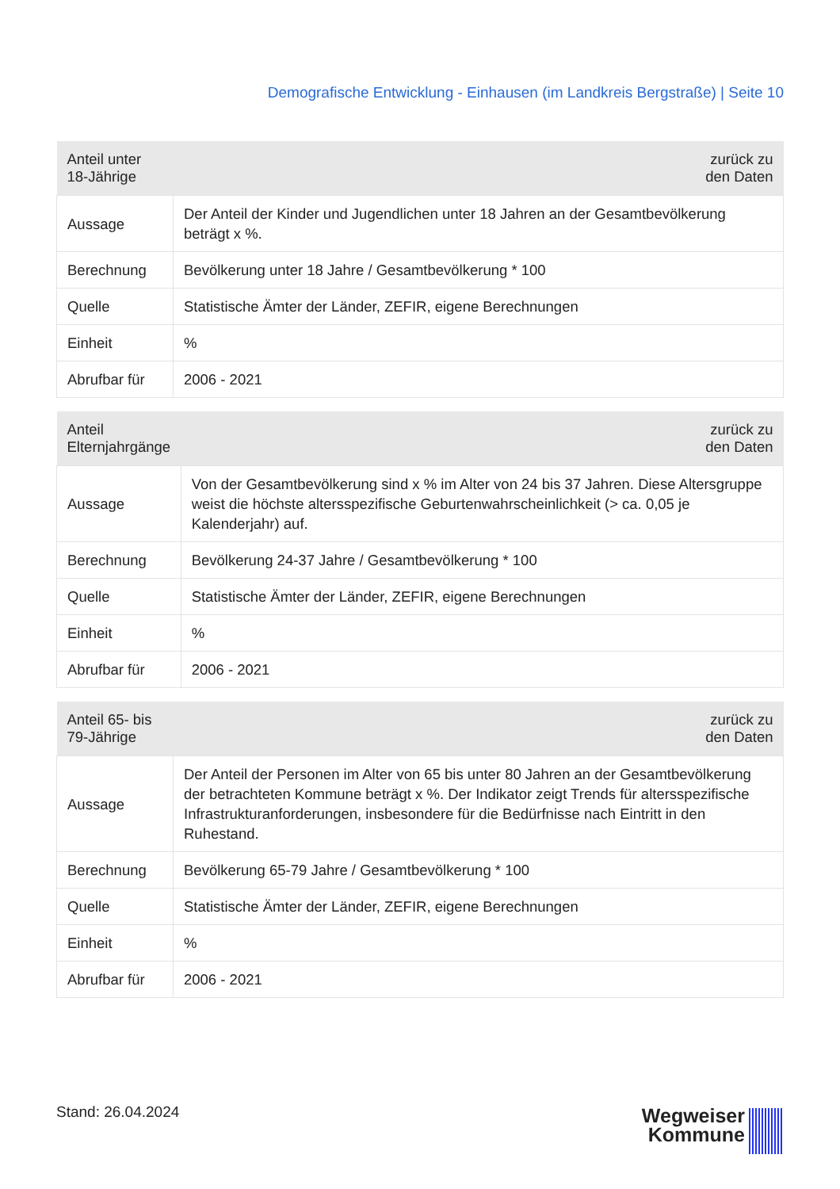Demografische Entwicklung - Einhausen (im Landkreis Bergstraße) | Seite 10
| Anteil unter 18-Jährige | zurück zu den Daten |
| --- | --- |
| Aussage | Der Anteil der Kinder und Jugendlichen unter 18 Jahren an der Gesamtbevölkerung beträgt x %. |
| Berechnung | Bevölkerung unter 18 Jahre / Gesamtbevölkerung * 100 |
| Quelle | Statistische Ämter der Länder, ZEFIR, eigene Berechnungen |
| Einheit | % |
| Abrufbar für | 2006 - 2021 |
| Anteil Elternjahrgänge | zurück zu den Daten |
| --- | --- |
| Aussage | Von der Gesamtbevölkerung sind x % im Alter von 24 bis 37 Jahren. Diese Altersgruppe weist die höchste altersspezifische Geburtenwahrscheinlichkeit (> ca. 0,05 je Kalenderjahr) auf. |
| Berechnung | Bevölkerung 24-37 Jahre / Gesamtbevölkerung * 100 |
| Quelle | Statistische Ämter der Länder, ZEFIR, eigene Berechnungen |
| Einheit | % |
| Abrufbar für | 2006 - 2021 |
| Anteil 65- bis 79-Jährige | zurück zu den Daten |
| --- | --- |
| Aussage | Der Anteil der Personen im Alter von 65 bis unter 80 Jahren an der Gesamtbevölkerung der betrachteten Kommune beträgt x %. Der Indikator zeigt Trends für altersspezifische Infrastrukturanforderungen, insbesondere für die Bedürfnisse nach Eintritt in den Ruhestand. |
| Berechnung | Bevölkerung 65-79 Jahre / Gesamtbevölkerung * 100 |
| Quelle | Statistische Ämter der Länder, ZEFIR, eigene Berechnungen |
| Einheit | % |
| Abrufbar für | 2006 - 2021 |
Stand: 26.04.2024
Wegweiser
Kommune